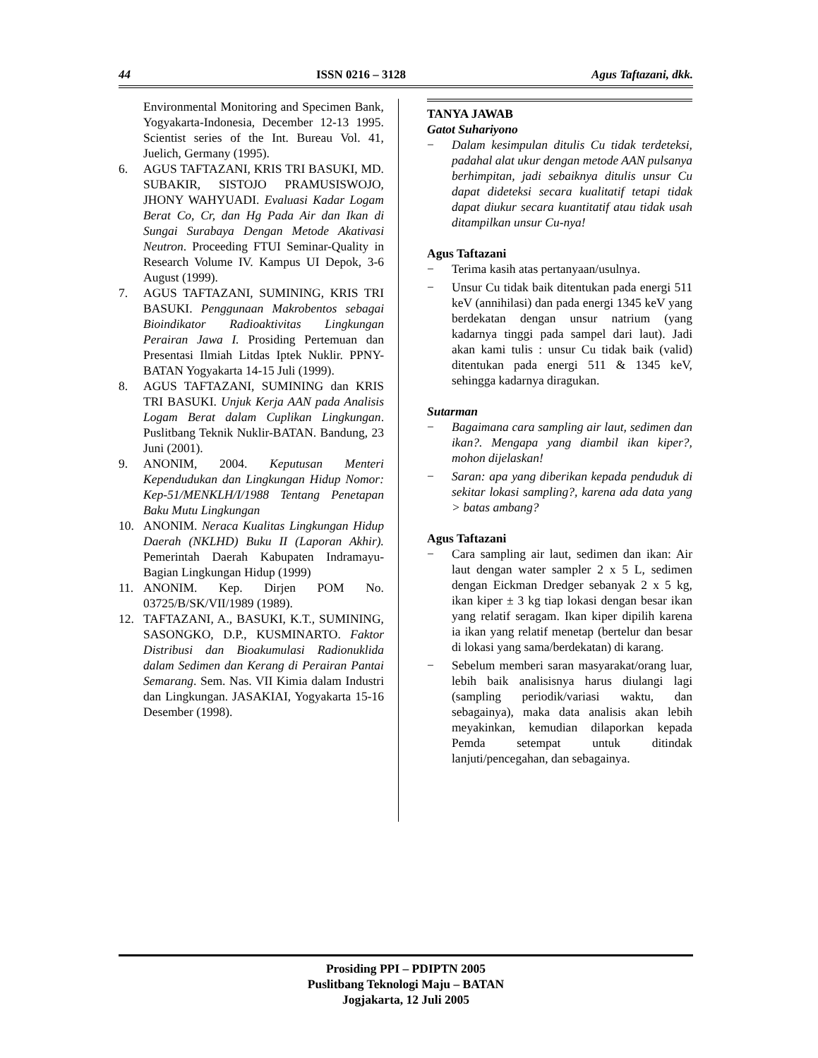44 ISSN 0216 – 3128 Agus Taftazani, dkk.
Environmental Monitoring and Specimen Bank, Yogyakarta-Indonesia, December 12-13 1995. Scientist series of the Int. Bureau Vol. 41, Juelich, Germany (1995).
6. AGUS TAFTAZANI, KRIS TRI BASUKI, MD. SUBAKIR, SISTOJO PRAMUSISWOJO, JHONY WAHYUADI. Evaluasi Kadar Logam Berat Co, Cr, dan Hg Pada Air dan Ikan di Sungai Surabaya Dengan Metode Akativasi Neutron. Proceeding FTUI Seminar-Quality in Research Volume IV. Kampus UI Depok, 3-6 August (1999).
7. AGUS TAFTAZANI, SUMINING, KRIS TRI BASUKI. Penggunaan Makrobentos sebagai Bioindikator Radioaktivitas Lingkungan Perairan Jawa I. Prosiding Pertemuan dan Presentasi Ilmiah Litdas Iptek Nuklir. PPNY-BATAN Yogyakarta 14-15 Juli (1999).
8. AGUS TAFTAZANI, SUMINING dan KRIS TRI BASUKI. Unjuk Kerja AAN pada Analisis Logam Berat dalam Cuplikan Lingkungan. Puslitbang Teknik Nuklir-BATAN. Bandung, 23 Juni (2001).
9. ANONIM, 2004. Keputusan Menteri Kependudukan dan Lingkungan Hidup Nomor: Kep-51/MENKLH/I/1988 Tentang Penetapan Baku Mutu Lingkungan
10. ANONIM. Neraca Kualitas Lingkungan Hidup Daerah (NKLHD) Buku II (Laporan Akhir). Pemerintah Daerah Kabupaten Indramayu- Bagian Lingkungan Hidup (1999)
11. ANONIM. Kep. Dirjen POM No. 03725/B/SK/VII/1989 (1989).
12. TAFTAZANI, A., BASUKI, K.T., SUMINING, SASONGKO, D.P., KUSMINARTO. Faktor Distribusi dan Bioakumulasi Radionuklida dalam Sedimen dan Kerang di Perairan Pantai Semarang. Sem. Nas. VII Kimia dalam Industri dan Lingkungan. JASAKIAI, Yogyakarta 15-16 Desember (1998).
TANYA JAWAB
Gatot Suhariyono
− Dalam kesimpulan ditulis Cu tidak terdeteksi, padahal alat ukur dengan metode AAN pulsanya berhimpitan, jadi sebaiknya ditulis unsur Cu dapat dideteksi secara kualitatif tetapi tidak dapat diukur secara kuantitatif atau tidak usah ditampilkan unsur Cu-nya!
Agus Taftazani
− Terima kasih atas pertanyaan/usulnya.
− Unsur Cu tidak baik ditentukan pada energi 511 keV (annihilasi) dan pada energi 1345 keV yang berdekatan dengan unsur natrium (yang kadarnya tinggi pada sampel dari laut). Jadi akan kami tulis : unsur Cu tidak baik (valid) ditentukan pada energi 511 & 1345 keV, sehingga kadarnya diragukan.
Sutarman
− Bagaimana cara sampling air laut, sedimen dan ikan?. Mengapa yang diambil ikan kiper?, mohon dijelaskan!
− Saran: apa yang diberikan kepada penduduk di sekitar lokasi sampling?, karena ada data yang > batas ambang?
Agus Taftazani
− Cara sampling air laut, sedimen dan ikan: Air laut dengan water sampler 2 x 5 L, sedimen dengan Eickman Dredger sebanyak 2 x 5 kg, ikan kiper ± 3 kg tiap lokasi dengan besar ikan yang relatif seragam. Ikan kiper dipilih karena ia ikan yang relatif menetap (bertelur dan besar di lokasi yang sama/berdekatan) di karang.
− Sebelum memberi saran masyarakat/orang luar, lebih baik analisisnya harus diulangi lagi (sampling periodik/variasi waktu, dan sebagainya), maka data analisis akan lebih meyakinkan, kemudian dilaporkan kepada Pemda setempat untuk ditindak lanjuti/pencegahan, dan sebagainya.
Prosiding PPI – PDIPTN 2005
Puslitbang Teknologi Maju – BATAN
Jogjakarta, 12 Juli 2005